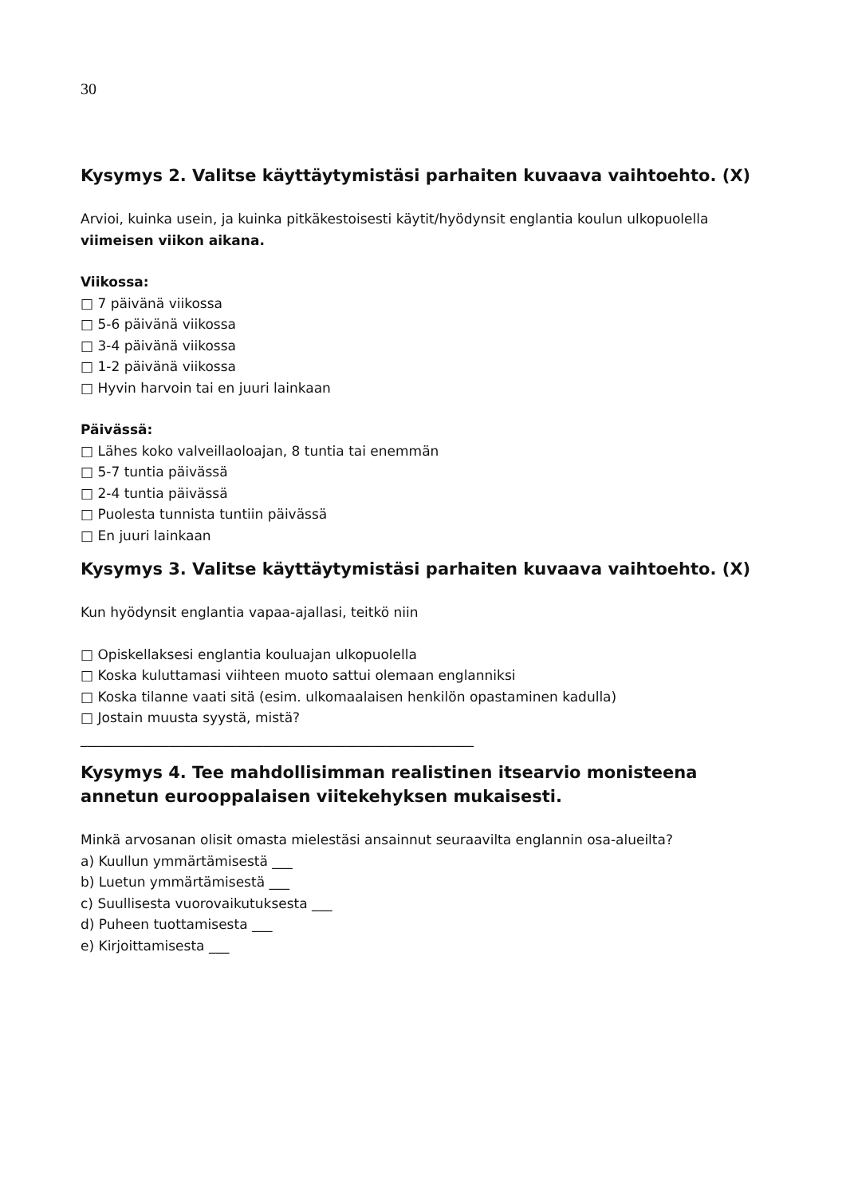30
Kysymys 2. Valitse käyttäytymistäsi parhaiten kuvaava vaihtoehto. (X)
Arvioi, kuinka usein, ja kuinka pitkäkestoisesti käytit/hyödynsit englantia koulun ulkopuolella viimeisen viikon aikana.
Viikossa:
□ 7 päivänä viikossa
□ 5-6 päivänä viikossa
□ 3-4 päivänä viikossa
□ 1-2 päivänä viikossa
□ Hyvin harvoin tai en juuri lainkaan
Päivässä:
□ Lähes koko valveillaoloajan, 8 tuntia tai enemmän
□ 5-7 tuntia päivässä
□ 2-4 tuntia päivässä
□ Puolesta tunnista tuntiin päivässä
□ En juuri lainkaan
Kysymys 3. Valitse käyttäytymistäsi parhaiten kuvaava vaihtoehto. (X)
Kun hyödynsit englantia vapaa-ajallasi, teitkö niin
□ Opiskellaksesi englantia kouluajan ulkopuolella
□ Koska kuluttamasi viihteen muoto sattui olemaan englanniksi
□ Koska tilanne vaati sitä (esim. ulkomaalaisen henkilön opastaminen kadulla)
□ Jostain muusta syystä, mistä?
__________________________________________________________
Kysymys 4. Tee mahdollisimman realistinen itsearvio monisteena annetun eurooppalaisen viitekehyksen mukaisesti.
Minkä arvosanan olisit omasta mielestäsi ansainnut seuraavilta englannin osa-alueilta?
a) Kuullun ymmärtämisestä ___
b) Luetun ymmärtämisestä ___
c) Suullisesta vuorovaikutuksesta ___
d) Puheen tuottamisesta ___
e) Kirjoittamisesta ___